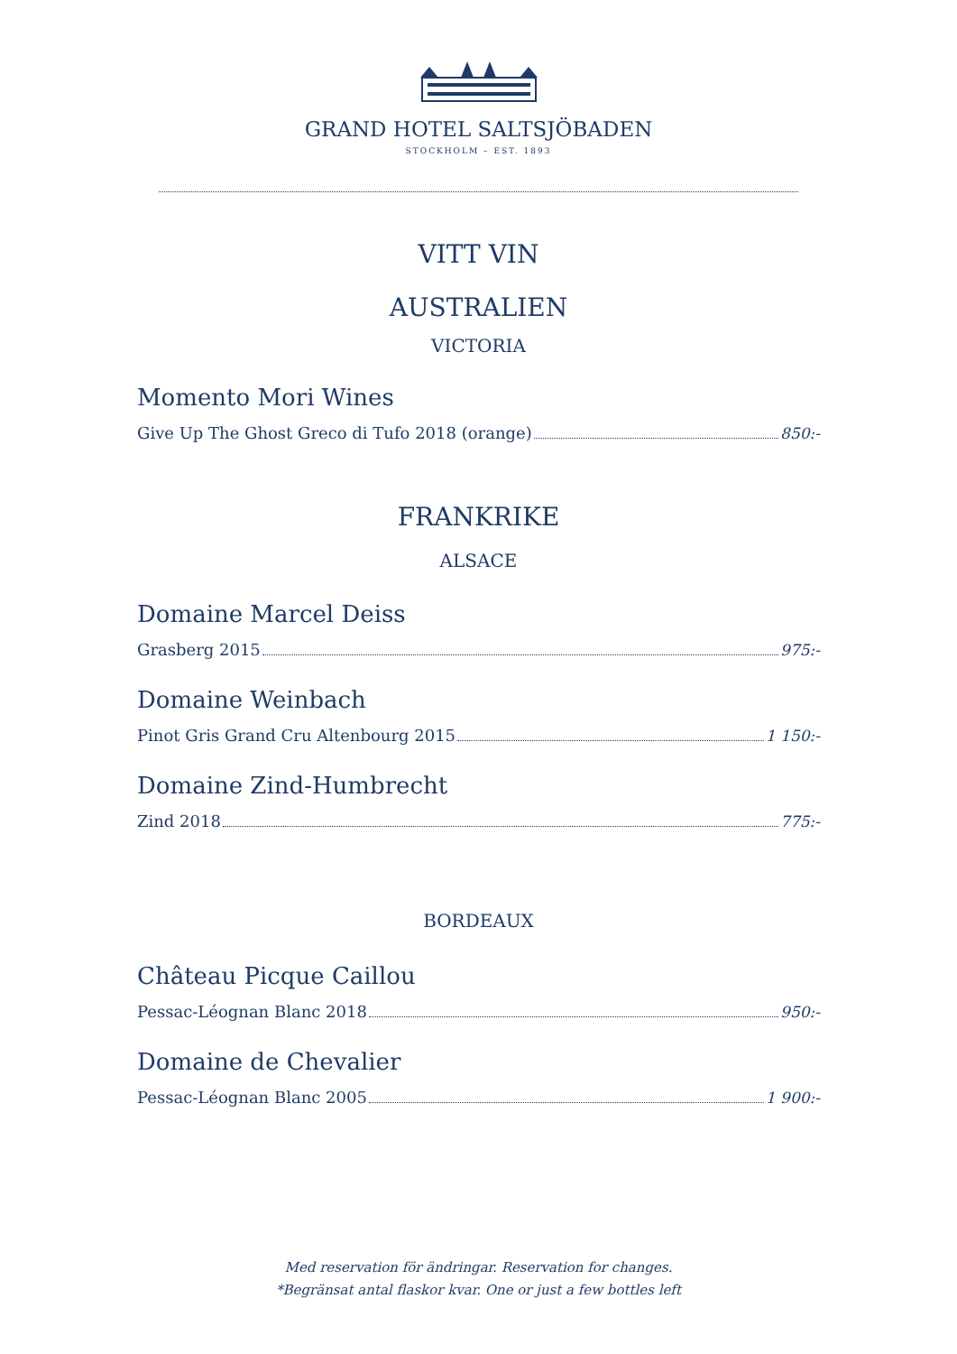GRAND HOTEL SALTSJÖBADEN
STOCKHOLM – EST. 1893
VITT VIN
AUSTRALIEN
VICTORIA
Momento Mori Wines
Give Up The Ghost Greco di Tufo 2018 (orange) 850:-
FRANKRIKE
ALSACE
Domaine Marcel Deiss
Grasberg 2015 975:-
Domaine Weinbach
Pinot Gris Grand Cru Altenbourg 2015 1 150:-
Domaine Zind-Humbrecht
Zind 2018 775:-
BORDEAUX
Château Picque Caillou
Pessac-Léognan Blanc 2018 950:-
Domaine de Chevalier
Pessac-Léognan Blanc 2005 1 900:-
Med reservation för ändringar. Reservation for changes.
*Begränsat antal flaskor kvar. One or just a few bottles left